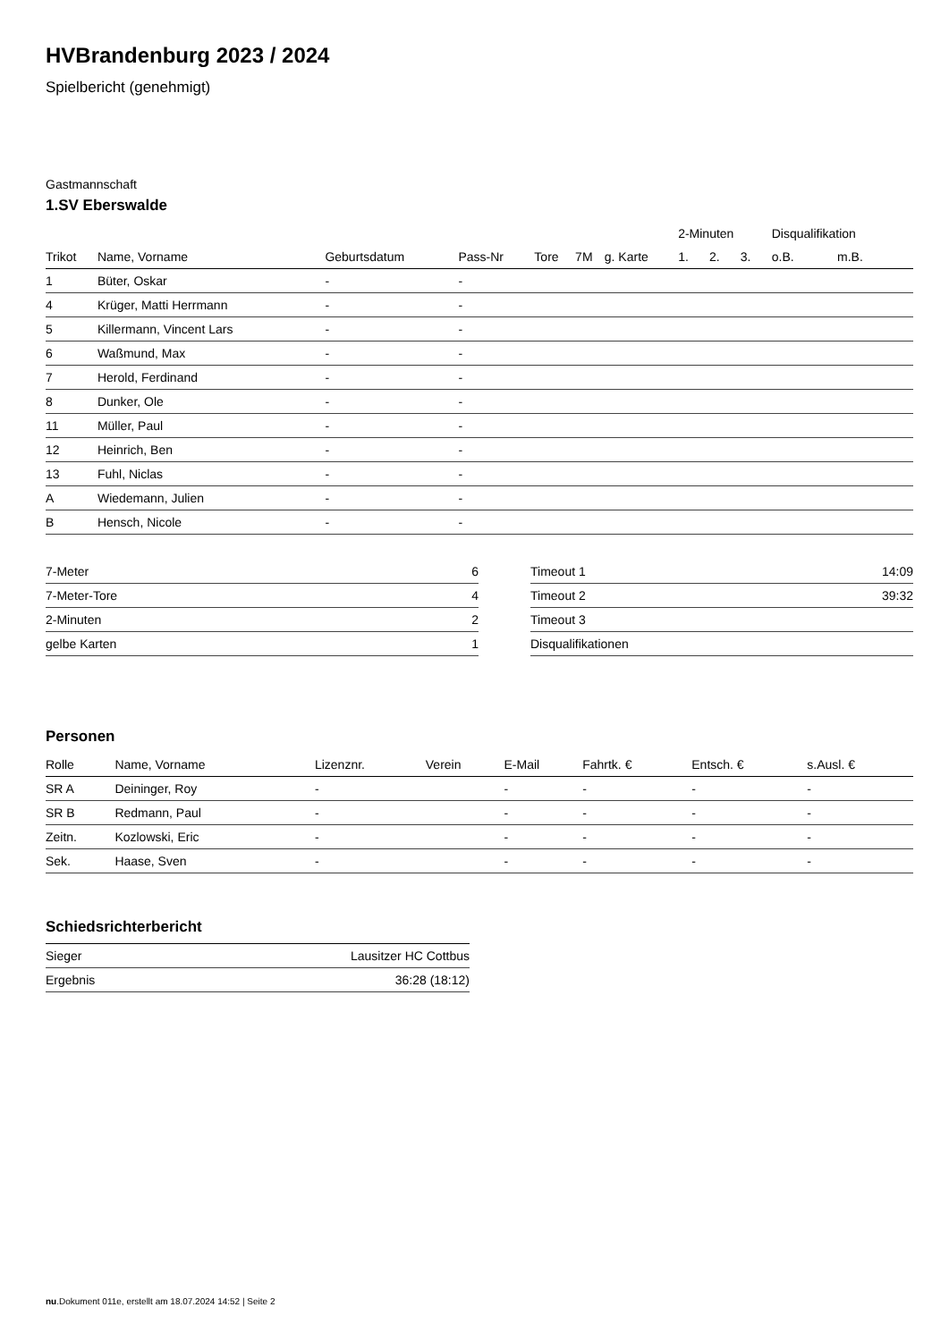HVBrandenburg 2023 / 2024
Spielbericht (genehmigt)
Gastmannschaft
1.SV Eberswalde
| | | | | | | | 2-Minuten | | | Disqualifikation | |
| --- | --- | --- | --- | --- | --- | --- | --- | --- | --- | --- | --- |
| Trikot | Name, Vorname | Geburtsdatum | Pass-Nr | Tore | 7M | g. Karte | 1. | 2. | 3. | o.B. | m.B. |
| 1 | Büter, Oskar | - | - | | | | | | | | |
| 4 | Krüger, Matti Herrmann | - | - | | | | | | | | |
| 5 | Killermann, Vincent Lars | - | - | | | | | | | | |
| 6 | Waßmund, Max | - | - | | | | | | | | |
| 7 | Herold, Ferdinand | - | - | | | | | | | | |
| 8 | Dunker, Ole | - | - | | | | | | | | |
| 11 | Müller, Paul | - | - | | | | | | | | |
| 12 | Heinrich, Ben | - | - | | | | | | | | |
| 13 | Fuhl, Niclas | - | - | | | | | | | | |
| A | Wiedemann, Julien | - | - | | | | | | | | |
| B | Hensch, Nicole | - | - | | | | | | | | |
| 7-Meter | 6 |
| 7-Meter-Tore | 4 |
| 2-Minuten | 2 |
| gelbe Karten | 1 |
| Timeout 1 | 14:09 |
| Timeout 2 | 39:32 |
| Timeout 3 | |
| Disqualifikationen | |
Personen
| Rolle | Name, Vorname | Lizenznr. | Verein | E-Mail | Fahrtk. € | Entsch. € | s.Ausl. € |
| --- | --- | --- | --- | --- | --- | --- | --- |
| SR A | Deininger, Roy | - | | - | - | - | - |
| SR B | Redmann, Paul | - | | - | - | - | - |
| Zeitn. | Kozlowski, Eric | - | | - | - | - | - |
| Sek. | Haase, Sven | - | | - | - | - | - |
Schiedsrichterbericht
| Sieger | Lausitzer HC Cottbus |
| Ergebnis | 36:28 (18:12) |
nu.Dokument 011e, erstellt am 18.07.2024 14:52 | Seite 2